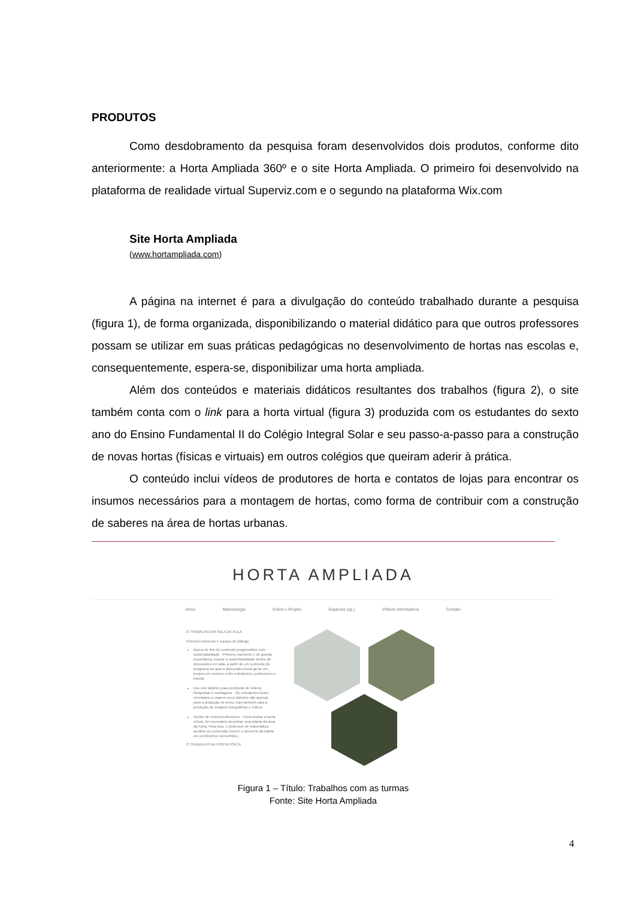PRODUTOS
Como desdobramento da pesquisa foram desenvolvidos dois produtos, conforme dito anteriormente: a Horta Ampliada 360º e o site Horta Ampliada. O primeiro foi desenvolvido na plataforma de realidade virtual Superviz.com e o segundo na plataforma Wix.com
Site Horta Ampliada
(www.hortampliada.com)
A página na internet é para a divulgação do conteúdo trabalhado durante a pesquisa (figura 1), de forma organizada, disponibilizando o material didático para que outros professores possam se utilizar em suas práticas pedagógicas no desenvolvimento de hortas nas escolas e, consequentemente, espera-se, disponibilizar uma horta ampliada.
Além dos conteúdos e materiais didáticos resultantes dos trabalhos (figura 2), o site também conta com o link para a horta virtual (figura 3) produzida com os estudantes do sexto ano do Ensino Fundamental II do Colégio Integral Solar e seu passo-a-passo para a construção de novas hortas (físicas e virtuais) em outros colégios que queiram aderir à prática.
O conteúdo inclui vídeos de produtores de horta e contatos de lojas para encontrar os insumos necessários para a montagem de hortas, como forma de contribuir com a construção de saberes na área de hortas urbanas.
HORTA AMPLIADA
Início Metodologia Sobre o Projeto Espécies (sp.) Vídeos Informativos Contato
O TRABALHO EM SALA DE AULA
Primeiro momento e espaço de diálogo.
Busca de link do conteúdo programático com sustentabilidade - Primeiro momento e de grande importância, buscar a sustentabilidade dentro de discussões em sala, a partir de um conteúdo do programa ao qual a discussão possa gerar um projeto em comum, entre estudantes, professores e escola.
Uso dos tabletes para produção de vídeos, fotografias e montagens - Os estudantes foram orientados a usarem seus tabletes não apenas para a produção de texto, mas também para a produção de imagens fotográficas e vídeos.
Auxílio de outros professores - Para montar a horta virtual, foi necessário desenhar uma planta da área da horta. Para isso, o professor de matemática auxiliou na conversão (m/cm) e desenho da planta em centímetros convertidos.
O TRABALHO NA HORTA FÍSICA
Figura 1 – Título: Trabalhos com as turmas
Fonte: Site Horta Ampliada
4